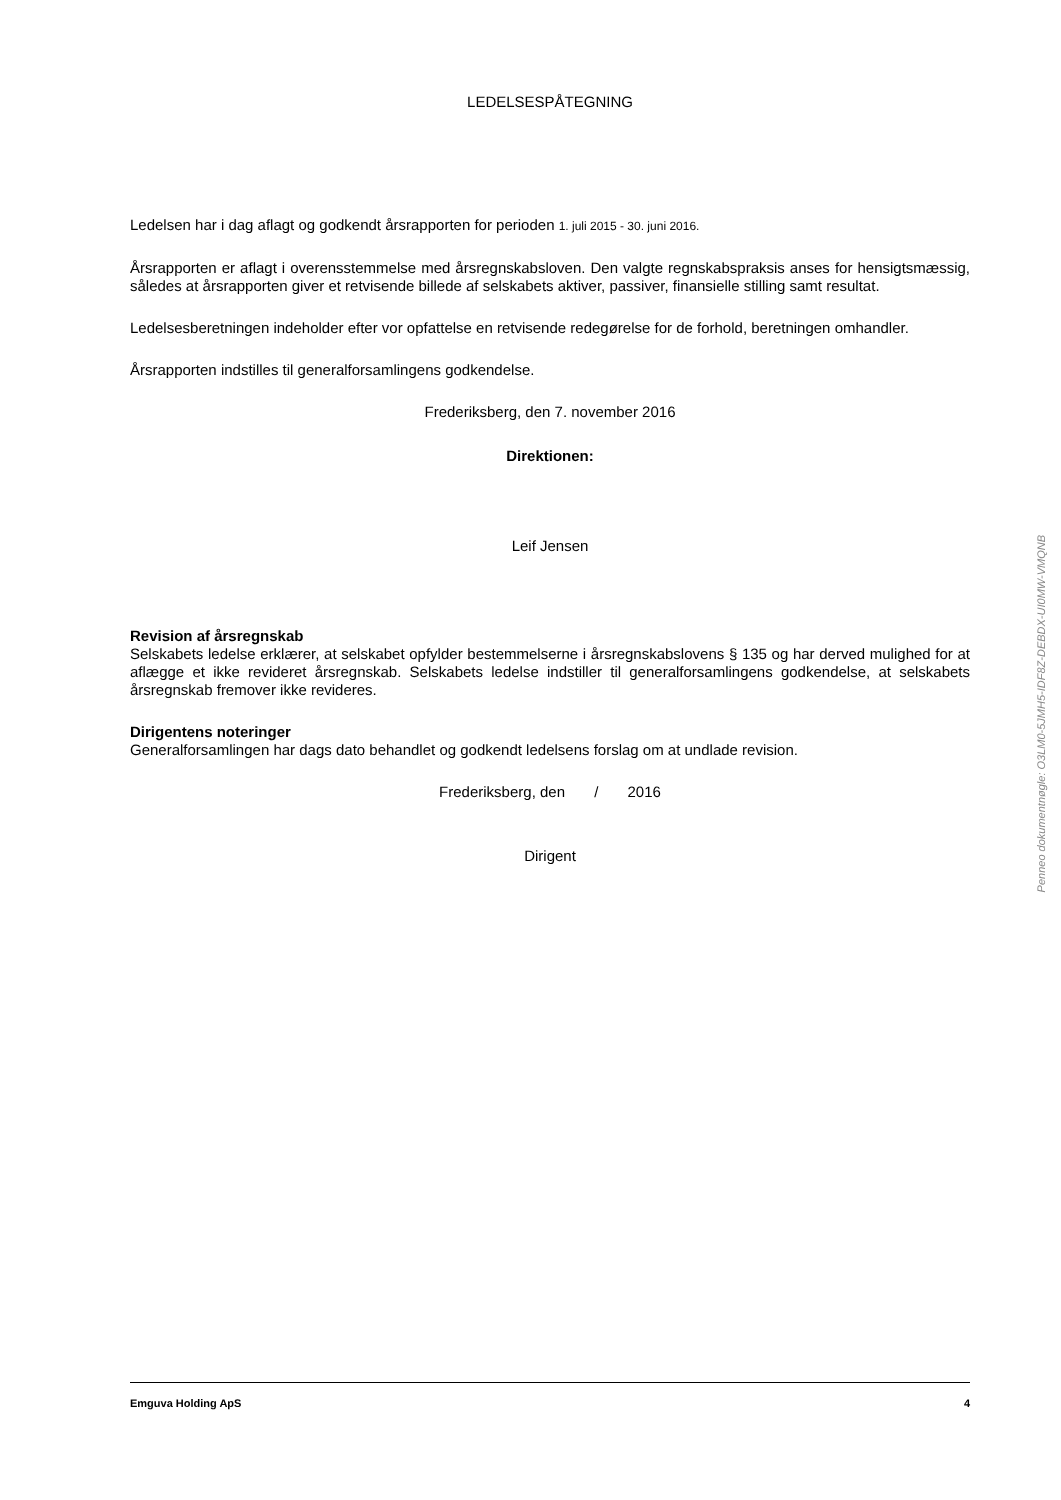LEDELSESPÅTEGNING
Ledelsen har i dag aflagt og godkendt årsrapporten for perioden 1. juli 2015 - 30. juni 2016.
Årsrapporten er aflagt i overensstemmelse med årsregnskabsloven. Den valgte regnskabspraksis anses for hensigtsmæssig, således at årsrapporten giver et retvisende billede af selskabets aktiver, passiver, finansielle stilling samt resultat.
Ledelsesberetningen indeholder efter vor opfattelse en retvisende redegørelse for de forhold, beretningen omhandler.
Årsrapporten indstilles til generalforsamlingens godkendelse.
Frederiksberg, den 7. november 2016
Direktionen:
Leif Jensen
Revision af årsregnskab
Selskabets ledelse erklærer, at selskabet opfylder bestemmelserne i årsregnskabslovens § 135 og har derved mulighed for at aflægge et ikke revideret årsregnskab. Selskabets ledelse indstiller til generalforsamlingens godkendelse, at selskabets årsregnskab fremover ikke revideres.
Dirigentens noteringer
Generalforsamlingen har dags dato behandlet og godkendt ledelsens forslag om at undlade revision.
Frederiksberg, den / 2016
Dirigent
Penneo dokumentnøgle: O3LM0-5JMH5-IDF8Z-DEBDX-UI0MW-VMQNB
Emguva Holding ApS 4